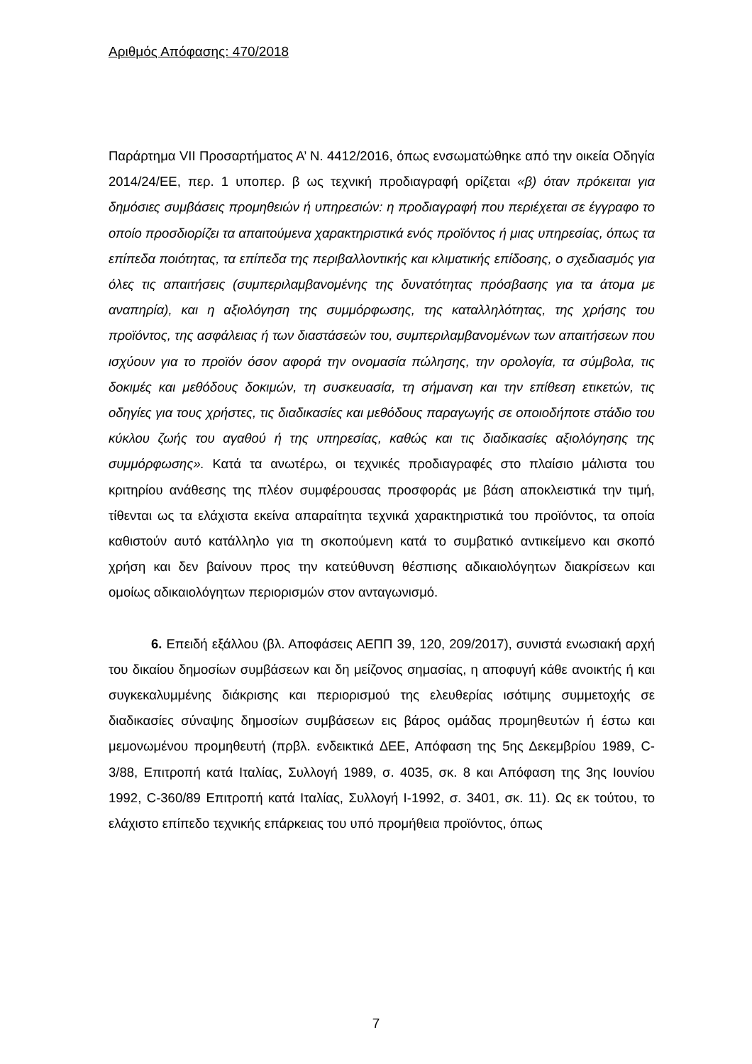Αριθμός Απόφασης: 470/2018
Παράρτημα VII Προσαρτήματος Α’ Ν. 4412/2016, όπως ενσωματώθηκε από την οικεία Οδηγία 2014/24/ΕΕ, περ. 1 υποπερ. β ως τεχνική προδιαγραφή ορίζεται «β) όταν πρόκειται για δημόσιες συμβάσεις προμηθειών ή υπηρεσιών: η προδιαγραφή που περιέχεται σε έγγραφο το οποίο προσδιορίζει τα απαιτούμενα χαρακτηριστικά ενός προϊόντος ή μιας υπηρεσίας, όπως τα επίπεδα ποιότητας, τα επίπεδα της περιβαλλοντικής και κλιματικής επίδοσης, ο σχεδιασμός για όλες τις απαιτήσεις (συμπεριλαμβανομένης της δυνατότητας πρόσβασης για τα άτομα με αναπηρία), και η αξιολόγηση της συμμόρφωσης, της καταλληλότητας, της χρήσης του προϊόντος, της ασφάλειας ή των διαστάσεών του, συμπεριλαμβανομένων των απαιτήσεων που ισχύουν για το προϊόν όσον αφορά την ονομασία πώλησης, την ορολογία, τα σύμβολα, τις δοκιμές και μεθόδους δοκιμών, τη συσκευασία, τη σήμανση και την επίθεση ετικετών, τις οδηγίες για τους χρήστες, τις διαδικασίες και μεθόδους παραγωγής σε οποιοδήποτε στάδιο του κύκλου ζωής του αγαθού ή της υπηρεσίας, καθώς και τις διαδικασίες αξιολόγησης της συμμόρφωσης». Κατά τα ανωτέρω, οι τεχνικές προδιαγραφές στο πλαίσιο μάλιστα του κριτηρίου ανάθεσης της πλέον συμφέρουσας προσφοράς με βάση αποκλειστικά την τιμή, τίθενται ως τα ελάχιστα εκείνα απαραίτητα τεχνικά χαρακτηριστικά του προϊόντος, τα οποία καθιστούν αυτό κατάλληλο για τη σκοπούμενη κατά το συμβατικό αντικείμενο και σκοπό χρήση και δεν βαίνουν προς την κατεύθυνση θέσπισης αδικαιολόγητων διακρίσεων και ομοίως αδικαιολόγητων περιορισμών στον ανταγωνισμό.
6. Επειδή εξάλλου (βλ. Αποφάσεις ΑΕΠΠ 39, 120, 209/2017), συνιστά ενωσιακή αρχή του δικαίου δημοσίων συμβάσεων και δη μείζονος σημασίας, η αποφυγή κάθε ανοικτής ή και συγκεκαλυμμένης διάκρισης και περιορισμού της ελευθερίας ισότιμης συμμετοχής σε διαδικασίες σύναψης δημοσίων συμβάσεων εις βάρος ομάδας προμηθευτών ή έστω και μεμονωμένου προμηθευτή (πρβλ. ενδεικτικά ΔΕΕ, Απόφαση της 5ης Δεκεμβρίου 1989, C-3/88, Επιτροπή κατά Ιταλίας, Συλλογή 1989, σ. 4035, σκ. 8 και Απόφαση της 3ης Ιουνίου 1992, C-360/89 Επιτροπή κατά Ιταλίας, Συλλογή Ι-1992, σ. 3401, σκ. 11). Ως εκ τούτου, το ελάχιστο επίπεδο τεχνικής επάρκειας του υπό προμήθεια προϊόντος, όπως
7